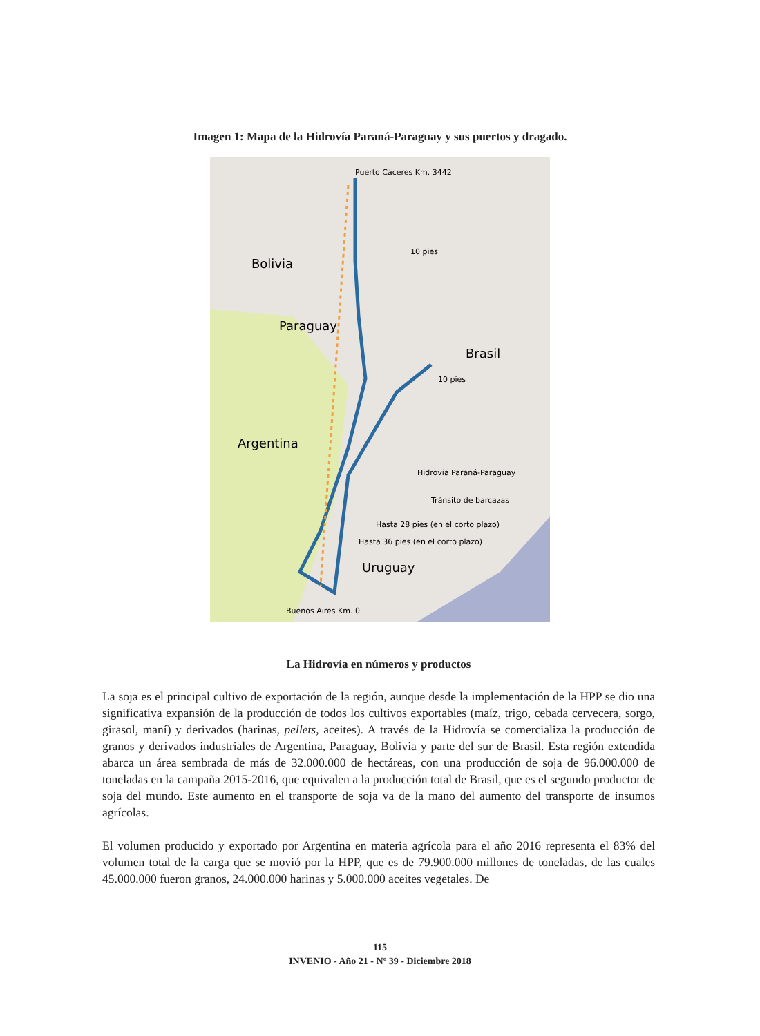Imagen 1: Mapa de la Hidrovía Paraná-Paraguay y sus puertos y dragado.
Puerto Cáceres Km. 3442
Bolivia
Paraguay
Brasil
Argentina
Uruguay
10 pies
10 pies
Hasta 28 pies (en el corto plazo)
Hasta 36 pies (en el corto plazo)
Hidrovia Paraná-Paraguay
Tránsito de barcazas
Buenos Aires Km. 0
La Hidrovía en números y productos
La soja es el principal cultivo de exportación de la región, aunque desde la implementación de la HPP se dio una significativa expansión de la producción de todos los cultivos exportables (maíz, trigo, cebada cervecera, sorgo, girasol, maní) y derivados (harinas, pellets, aceites). A través de la Hidrovía se comercializa la producción de granos y derivados industriales de Argentina, Paraguay, Bolivia y parte del sur de Brasil. Esta región extendida abarca un área sembrada de más de 32.000.000 de hectáreas, con una producción de soja de 96.000.000 de toneladas en la campaña 2015-2016, que equivalen a la producción total de Brasil, que es el segundo productor de soja del mundo. Este aumento en el transporte de soja va de la mano del aumento del transporte de insumos agrícolas.
El volumen producido y exportado por Argentina en materia agrícola para el año 2016 representa el 83% del volumen total de la carga que se movió por la HPP, que es de 79.900.000 millones de toneladas, de las cuales 45.000.000 fueron granos, 24.000.000 harinas y 5.000.000 aceites vegetales. De
115
INVENIO - Año 21 - Nº 39 - Diciembre 2018